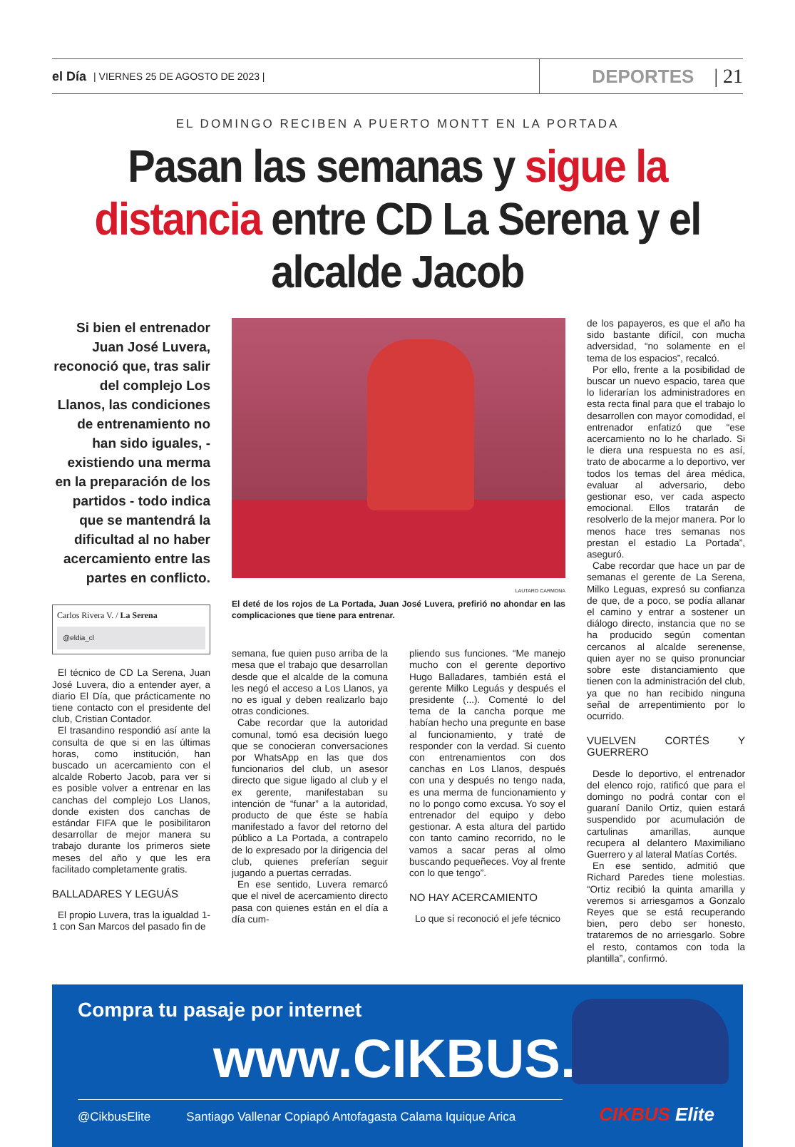el Día | VIERNES 25 DE AGOSTO DE 2023 |
DEPORTES | 21
EL DOMINGO RECIBEN A PUERTO MONTT EN LA PORTADA
Pasan las semanas y sigue la distancia entre CD La Serena y el alcalde Jacob
Si bien el entrenador Juan José Luvera, reconoció que, tras salir del complejo Los Llanos, las condiciones de entrenamiento no han sido iguales, - existiendo una merma en la preparación de los partidos - todo indica que se mantendrá la dificultad al no haber acercamiento entre las partes en conflicto.
Carlos Rivera V. / La Serena
@eldia_cl
El técnico de CD La Serena, Juan José Luvera, dio a entender ayer, a diario El Día, que prácticamente no tiene contacto con el presidente del club, Cristian Contador.
El trasandino respondió así ante la consulta de que si en las últimas horas, como institución, han buscado un acercamiento con el alcalde Roberto Jacob, para ver si es posible volver a entrenar en las canchas del complejo Los Llanos, donde existen dos canchas de estándar FIFA que le posibilitaron desarrollar de mejor manera su trabajo durante los primeros siete meses del año y que les era facilitado completamente gratis.
BALLADARES Y LEGUÁS
El propio Luvera, tras la igualdad 1-1 con San Marcos del pasado fin de
LAUTARO CARMONA
El deté de los rojos de La Portada, Juan José Luvera, prefirió no ahondar en las complicaciones que tiene para entrenar.
semana, fue quien puso arriba de la mesa que el trabajo que desarrollan desde que el alcalde de la comuna les negó el acceso a Los Llanos, ya no es igual y deben realizarlo bajo otras condiciones.
Cabe recordar que la autoridad comunal, tomó esa decisión luego que se conocieran conversaciones por WhatsApp en las que dos funcionarios del club, un asesor directo que sigue ligado al club y el ex gerente, manifestaban su intención de “funar” a la autoridad, producto de que éste se había manifestado a favor del retorno del público a La Portada, a contrapelo de lo expresado por la dirigencia del club, quienes preferían seguir jugando a puertas cerradas.
En ese sentido, Luvera remarcó que el nivel de acercamiento directo pasa con quienes están en el día a día cum-
pliendo sus funciones. “Me manejo mucho con el gerente deportivo Hugo Balladares, también está el gerente Milko Leguás y después el presidente (...). Comenté lo del tema de la cancha porque me habían hecho una pregunte en base al funcionamiento, y traté de responder con la verdad. Si cuento con entrenamientos con dos canchas en Los Llanos, después con una y después no tengo nada, es una merma de funcionamiento y no lo pongo como excusa. Yo soy el entrenador del equipo y debo gestionar. A esta altura del partido con tanto camino recorrido, no le vamos a sacar peras al olmo buscando pequeñeces. Voy al frente con lo que tengo”.
NO HAY ACERCAMIENTO
Lo que sí reconoció el jefe técnico
de los papayeros, es que el año ha sido bastante difícil, con mucha adversidad, “no solamente en el tema de los espacios”, recalcó.
Por ello, frente a la posibilidad de buscar un nuevo espacio, tarea que lo liderarían los administradores en esta recta final para que el trabajo lo desarrollen con mayor comodidad, el entrenador enfatizó que “ese acercamiento no lo he charlado. Si le diera una respuesta no es así, trato de abocarme a lo deportivo, ver todos los temas del área médica, evaluar al adversario, debo gestionar eso, ver cada aspecto emocional. Ellos tratarán de resolverlo de la mejor manera. Por lo menos hace tres semanas nos prestan el estadio La Portada”, aseguró.
Cabe recordar que hace un par de semanas el gerente de La Serena, Milko Leguas, expresó su confianza de que, de a poco, se podía allanar el camino y entrar a sostener un diálogo directo, instancia que no se ha producido según comentan cercanos al alcalde serenense, quien ayer no se quiso pronunciar sobre este distanciamiento que tienen con la administración del club, ya que no han recibido ninguna señal de arrepentimiento por lo ocurrido.
VUELVEN CORTÉS Y GUERRERO
Desde lo deportivo, el entrenador del elenco rojo, ratificó que para el domingo no podrá contar con el guaraní Danilo Ortiz, quien estará suspendido por acumulación de cartulinas amarillas, aunque recupera al delantero Maximiliano Guerrero y al lateral Matías Cortés.
En ese sentido, admitió que Richard Paredes tiene molestias. “Ortiz recibió la quinta amarilla y veremos si arriesgamos a Gonzalo Reyes que se está recuperando bien, pero debo ser honesto, trataremos de no arriesgarlo. Sobre el resto, contamos con toda la plantilla”, confirmó.
Compra tu pasaje por internet
www.CIKBUS.cl
@CikbusElite Santiago Vallenar Copiapó Antofagasta Calama Iquique Arica
CIKBUS Elite